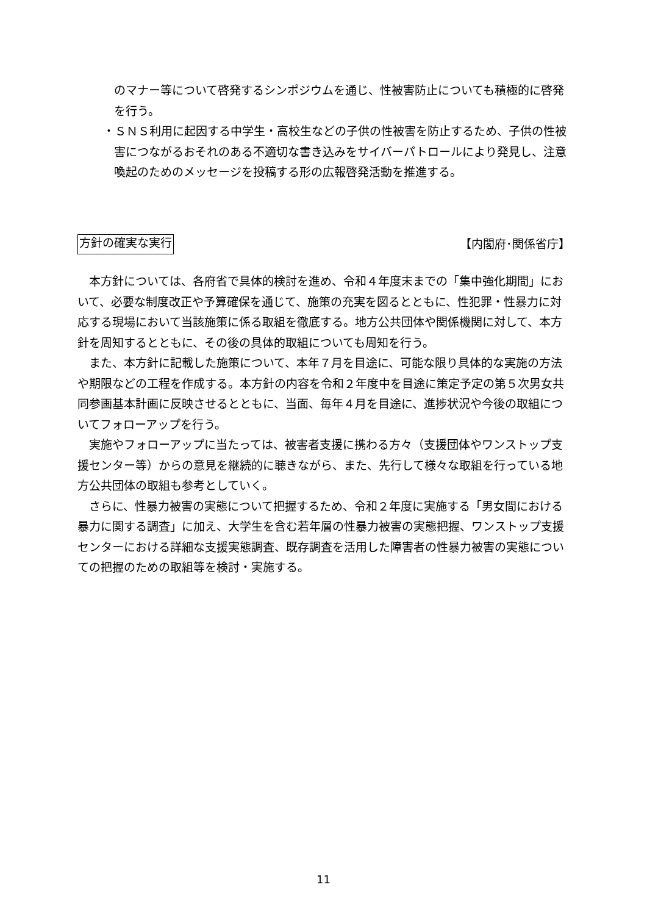のマナー等について啓発するシンポジウムを通じ、性被害防止についても積極的に啓発を行う。
・ＳＮＳ利用に起因する中学生・高校生などの子供の性被害を防止するため、子供の性被害につながるおそれのある不適切な書き込みをサイバーパトロールにより発見し、注意喚起のためのメッセージを投稿する形の広報啓発活動を推進する。
方針の確実な実行 【内閣府･関係省庁】
　本方針については、各府省で具体的検討を進め、令和４年度末までの「集中強化期間」において、必要な制度改正や予算確保を通じて、施策の充実を図るとともに、性犯罪・性暴力に対応する現場において当該施策に係る取組を徹底する。地方公共団体や関係機関に対して、本方針を周知するとともに、その後の具体的取組についても周知を行う。
　また、本方針に記載した施策について、本年７月を目途に、可能な限り具体的な実施の方法や期限などの工程を作成する。本方針の内容を令和２年度中を目途に策定予定の第５次男女共同参画基本計画に反映させるとともに、当面、毎年４月を目途に、進捗状況や今後の取組についてフォローアップを行う。
　実施やフォローアップに当たっては、被害者支援に携わる方々（支援団体やワンストップ支援センター等）からの意見を継続的に聴きながら、また、先行して様々な取組を行っている地方公共団体の取組も参考としていく。
　さらに、性暴力被害の実態について把握するため、令和２年度に実施する「男女間における暴力に関する調査」に加え、大学生を含む若年層の性暴力被害の実態把握、ワンストップ支援センターにおける詳細な支援実態調査、既存調査を活用した障害者の性暴力被害の実態についての把握のための取組等を検討・実施する。
11